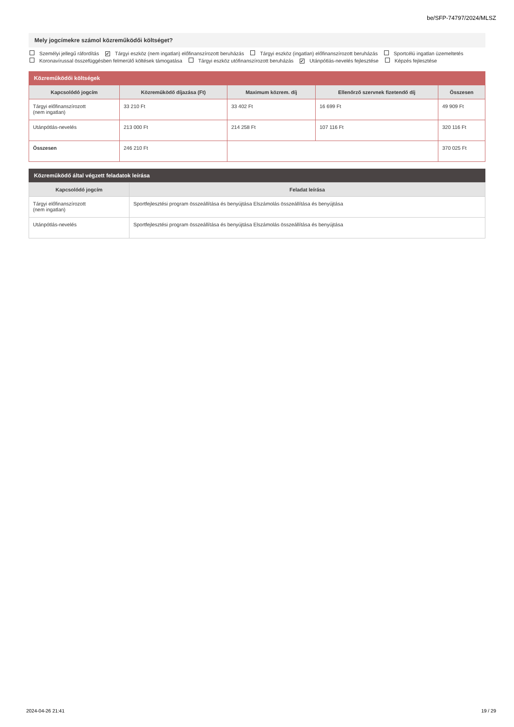be/SFP-74797/2024/MLSZ
Mely jogcímekre számol közreműködői költséget?
Személyi jellegű ráfordítás ✔ Tárgyi eszköz (nem ingatlan) előfinanszírozott beruházás Tárgyi eszköz (ingatlan) előfinanszírozott beruházás Sportcélú ingatlan üzemeltetés
Koronavírussal összefüggésben felmerülő költések támogatása Tárgyi eszköz utófinanszírozott beruházás ✔ Utánpótlás-nevelés fejlesztése Képzés fejlesztése
Közreműködői költségek
| Kapcsolódó jogcím | Közreműködő díjazása (Ft) | Maximum közrem. díj | Ellenőrző szervnek fizetendő díj | Összesen |
| --- | --- | --- | --- | --- |
| Tárgyi előfinanszírozott (nem ingatlan) | 33 210 Ft | 33 402 Ft | 16 699 Ft | 49 909 Ft |
| Utánpótlás-nevelés | 213 000 Ft | 214 258 Ft | 107 116 Ft | 320 116 Ft |
| Összesen | 246 210 Ft | | | 370 025 Ft |
Közreműködő által végzett feladatok leírása
| Kapcsolódó jogcím | Feladat leírása |
| --- | --- |
| Tárgyi előfinanszírozott (nem ingatlan) | Sportfejlesztési program összeállítása és benyújtása Elszámolás összeállítása és benyújtása |
| Utánpótlás-nevelés | Sportfejlesztési program összeállítása és benyújtása Elszámolás összeállítása és benyújtása |
2024-04-26 21:41 19 / 29